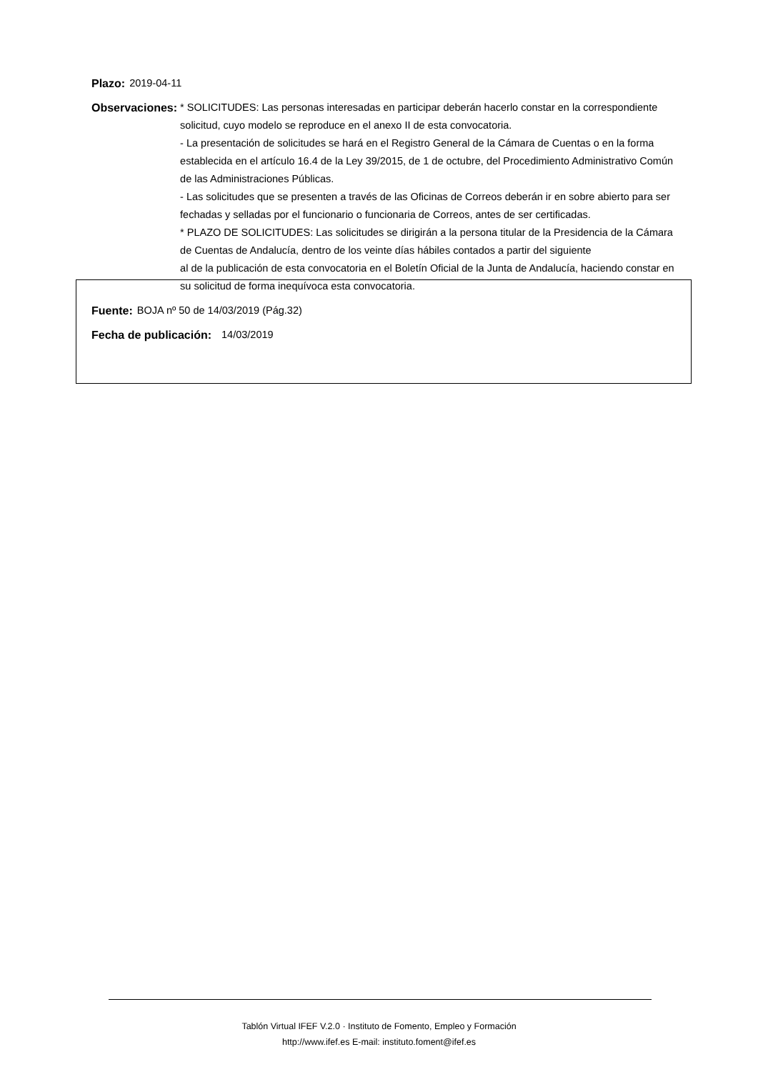Plazo: 2019-04-11
Observaciones: * SOLICITUDES: Las personas interesadas en participar deberán hacerlo constar en la correspondiente solicitud, cuyo modelo se reproduce en el anexo II de esta convocatoria.
- La presentación de solicitudes se hará en el Registro General de la Cámara de Cuentas o en la forma establecida en el artículo 16.4 de la Ley 39/2015, de 1 de octubre, del Procedimiento Administrativo Común de las Administraciones Públicas.
- Las solicitudes que se presenten a través de las Oficinas de Correos deberán ir en sobre abierto para ser fechadas y selladas por el funcionario o funcionaria de Correos, antes de ser certificadas.
* PLAZO DE SOLICITUDES: Las solicitudes se dirigirán a la persona titular de la Presidencia de la Cámara de Cuentas de Andalucía, dentro de los veinte días hábiles contados a partir del siguiente
al de la publicación de esta convocatoria en el Boletín Oficial de la Junta de Andalucía, haciendo constar en su solicitud de forma inequívoca esta convocatoria.
Fuente: BOJA nº 50 de 14/03/2019 (Pág.32)
Fecha de publicación: 14/03/2019
Tablón Virtual IFEF V.2.0 · Instituto de Fomento, Empleo y Formación
http://www.ifef.es E-mail: instituto.foment@ifef.es